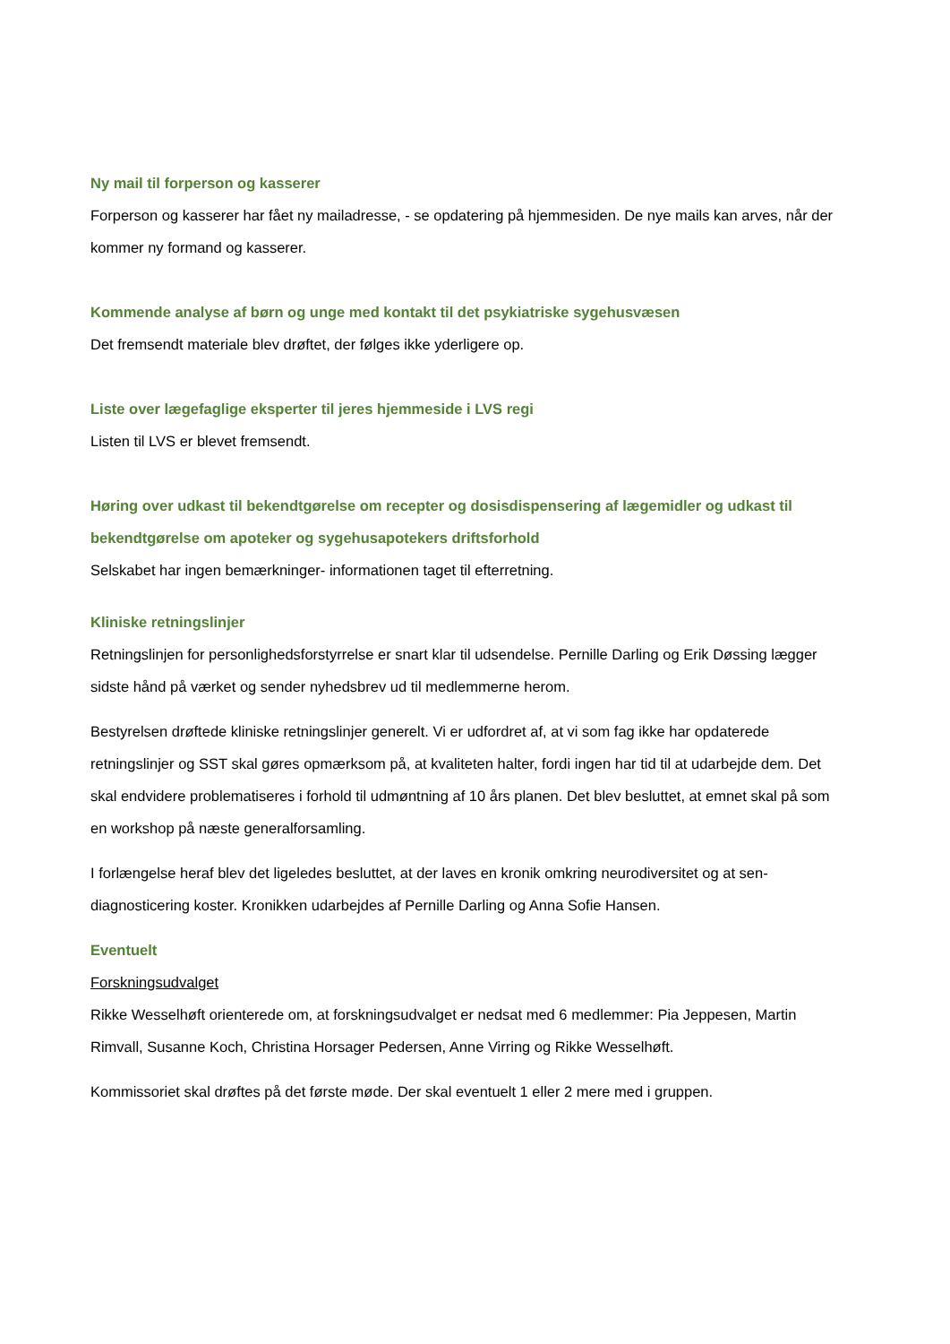Ny mail til forperson og kasserer
Forperson og kasserer har fået ny mailadresse, - se opdatering på hjemmesiden. De nye mails kan arves, når der kommer ny formand og kasserer.
Kommende analyse af børn og unge med kontakt til det psykiatriske sygehusvæsen
Det fremsendt materiale blev drøftet, der følges ikke yderligere op.
Liste over lægefaglige eksperter til jeres hjemmeside i LVS regi
Listen til LVS er blevet fremsendt.
Høring over udkast til bekendtgørelse om recepter og dosisdispensering af lægemidler og udkast til bekendtgørelse om apoteker og sygehusapotekers driftsforhold
Selskabet har ingen bemærkninger- informationen taget til efterretning.
Kliniske retningslinjer
Retningslinjen for personlighedsforstyrrelse er snart klar til udsendelse. Pernille Darling og Erik Døssing lægger sidste hånd på værket og sender nyhedsbrev ud til medlemmerne herom.
Bestyrelsen drøftede kliniske retningslinjer generelt. Vi er udfordret af, at vi som fag ikke har opdaterede retningslinjer og SST skal gøres opmærksom på, at kvaliteten halter, fordi ingen har tid til at udarbejde dem. Det skal endvidere problematiseres i forhold til udmøntning af 10 års planen. Det blev besluttet, at emnet skal på som en workshop på næste generalforsamling.
I forlængelse heraf blev det ligeledes besluttet, at der laves en kronik omkring neurodiversitet og at sen-diagnosticering koster. Kronikken udarbejdes af Pernille Darling og Anna Sofie Hansen.
Eventuelt
Forskningsudvalget
Rikke Wesselhøft orienterede om, at forskningsudvalget er nedsat med 6 medlemmer: Pia Jeppesen, Martin Rimvall, Susanne Koch, Christina Horsager Pedersen, Anne Virring og Rikke Wesselhøft.
Kommissoriet skal drøftes på det første møde. Der skal eventuelt 1 eller 2 mere med i gruppen.